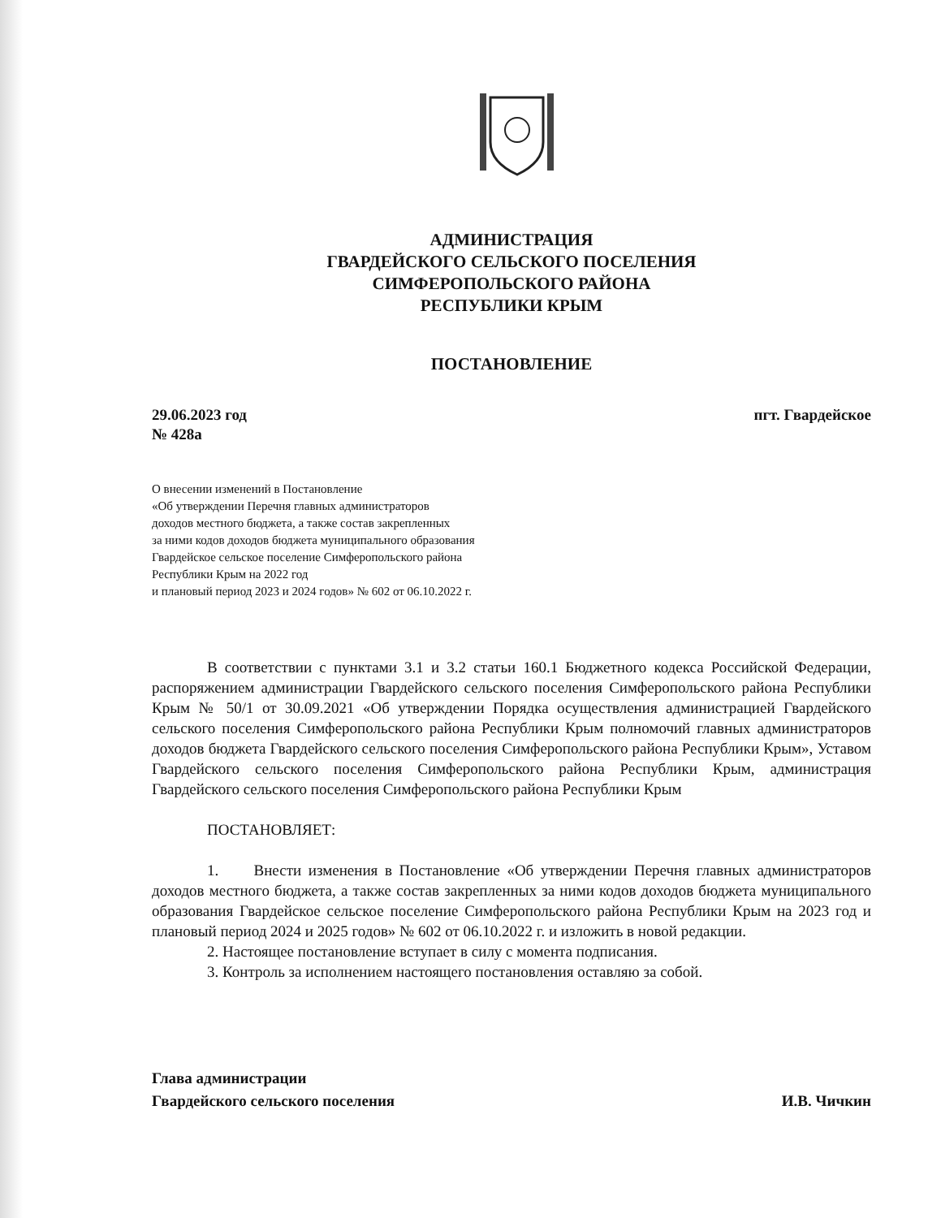АДМИНИСТРАЦИЯ
ГВАРДЕЙСКОГО СЕЛЬСКОГО ПОСЕЛЕНИЯ
СИМФЕРОПОЛЬСКОГО РАЙОНА
РЕСПУБЛИКИ КРЫМ
ПОСТАНОВЛЕНИЕ
29.06.2023 год
№ 428а
пгт. Гвардейское
О внесении изменений в Постановление
«Об утверждении Перечня главных администраторов
доходов местного бюджета, а также состав закрепленных
за ними кодов доходов бюджета муниципального образования
Гвардейское сельское поселение Симферопольского района
Республики Крым на 2022 год
и плановый период 2023 и 2024 годов» № 602 от 06.10.2022 г.
В соответствии с пунктами 3.1 и 3.2 статьи 160.1 Бюджетного кодекса Российской Федерации, распоряжением администрации Гвардейского сельского поселения Симферопольского района Республики Крым № 50/1 от 30.09.2021 «Об утверждении Порядка осуществления администрацией Гвардейского сельского поселения Симферопольского района Республики Крым полномочий главных администраторов доходов бюджета Гвардейского сельского поселения Симферопольского района Республики Крым», Уставом Гвардейского сельского поселения Симферопольского района Республики Крым, администрация Гвардейского сельского поселения Симферопольского района Республики Крым
ПОСТАНОВЛЯЕТ:
1. Внести изменения в Постановление «Об утверждении Перечня главных администраторов доходов местного бюджета, а также состав закрепленных за ними кодов доходов бюджета муниципального образования Гвардейское сельское поселение Симферопольского района Республики Крым на 2023 год и плановый период 2024 и 2025 годов» № 602 от 06.10.2022 г. и изложить в новой редакции.
2. Настоящее постановление вступает в силу с момента подписания.
3. Контроль за исполнением настоящего постановления оставляю за собой.
Глава администрации
Гвардейского сельского поселения
И.В. Чичкин